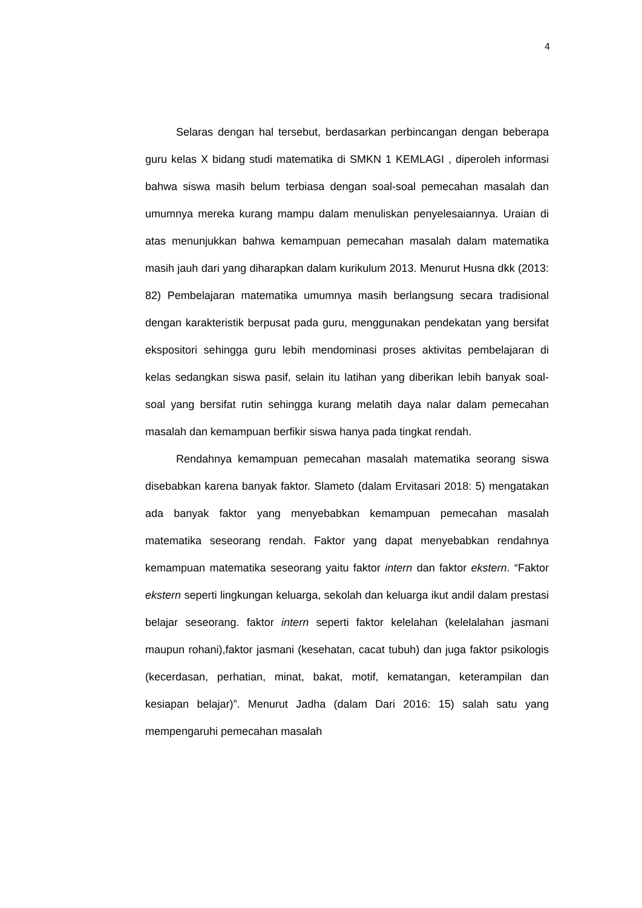4
Selaras dengan hal tersebut, berdasarkan perbincangan dengan beberapa guru kelas X bidang studi matematika di SMKN 1 KEMLAGI , diperoleh informasi bahwa siswa masih belum terbiasa dengan soal-soal pemecahan masalah dan umumnya mereka kurang mampu dalam menuliskan penyelesaiannya. Uraian di atas menunjukkan bahwa kemampuan pemecahan masalah dalam matematika masih jauh dari yang diharapkan dalam kurikulum 2013. Menurut Husna dkk (2013: 82) Pembelajaran matematika umumnya masih berlangsung secara tradisional dengan karakteristik berpusat pada guru, menggunakan pendekatan yang bersifat ekspositori sehingga guru lebih mendominasi proses aktivitas pembelajaran di kelas sedangkan siswa pasif, selain itu latihan yang diberikan lebih banyak soal-soal yang bersifat rutin sehingga kurang melatih daya nalar dalam pemecahan masalah dan kemampuan berfikir siswa hanya pada tingkat rendah.
Rendahnya kemampuan pemecahan masalah matematika seorang siswa disebabkan karena banyak faktor. Slameto (dalam Ervitasari 2018: 5) mengatakan ada banyak faktor yang menyebabkan kemampuan pemecahan masalah matematika seseorang rendah. Faktor yang dapat menyebabkan rendahnya kemampuan matematika seseorang yaitu faktor intern dan faktor ekstern. “Faktor ekstern seperti lingkungan keluarga, sekolah dan keluarga ikut andil dalam prestasi belajar seseorang. faktor intern seperti faktor kelelahan (kelelalahan jasmani maupun rohani),faktor jasmani (kesehatan, cacat tubuh) dan juga faktor psikologis (kecerdasan, perhatian, minat, bakat, motif, kematangan, keterampilan dan kesiapan belajar)”. Menurut Jadha (dalam Dari 2016: 15) salah satu yang mempengaruhi pemecahan masalah